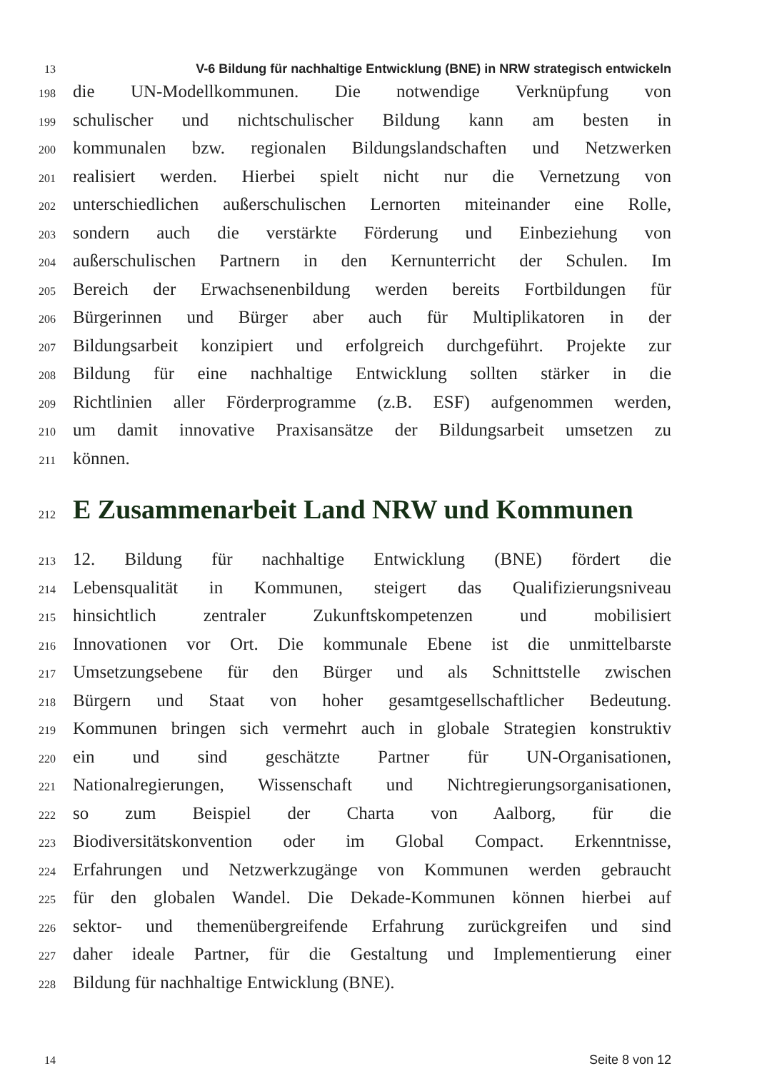13
V-6 Bildung für nachhaltige Entwicklung (BNE) in NRW strategisch entwickeln
198
die UN-Modellkommunen. Die notwendige Verknüpfung von
199
schulischer und nichtschulischer Bildung kann am besten in
200
kommunalen bzw. regionalen Bildungslandschaften und Netzwerken
201
realisiert werden. Hierbei spielt nicht nur die Vernetzung von
202
unterschiedlichen außerschulischen Lernorten miteinander eine Rolle,
203
sondern auch die verstärkte Förderung und Einbeziehung von
204
außerschulischen Partnern in den Kernunterricht der Schulen. Im
205
Bereich der Erwachsenenbildung werden bereits Fortbildungen für
206
Bürgerinnen und Bürger aber auch für Multiplikatoren in der
207
Bildungsarbeit konzipiert und erfolgreich durchgeführt. Projekte zur
208
Bildung für eine nachhaltige Entwicklung sollten stärker in die
209
Richtlinien aller Förderprogramme (z.B. ESF) aufgenommen werden,
210
um damit innovative Praxisansätze der Bildungsarbeit umsetzen zu
211
können.
212
E Zusammenarbeit Land NRW und Kommunen
213
12. Bildung für nachhaltige Entwicklung (BNE) fördert die
214
Lebensqualität in Kommunen, steigert das Qualifizierungsniveau
215
hinsichtlich zentraler Zukunftskompetenzen und mobilisiert
216
Innovationen vor Ort. Die kommunale Ebene ist die unmittelbarste
217
Umsetzungsebene für den Bürger und als Schnittstelle zwischen
218
Bürgern und Staat von hoher gesamtgesellschaftlicher Bedeutung.
219
Kommunen bringen sich vermehrt auch in globale Strategien konstruktiv
220
ein und sind geschätzte Partner für UN-Organisationen,
221
Nationalregierungen, Wissenschaft und Nichtregierungsorganisationen,
222
so zum Beispiel der Charta von Aalborg, für die
223
Biodiversitätskonvention oder im Global Compact. Erkenntnisse,
224
Erfahrungen und Netzwerkzugänge von Kommunen werden gebraucht
225
für den globalen Wandel. Die Dekade-Kommunen können hierbei auf
226
sektor- und themenübergreifende Erfahrung zurückgreifen und sind
227
daher ideale Partner, für die Gestaltung und Implementierung einer
228
Bildung für nachhaltige Entwicklung (BNE).
14
Seite 8 von 12